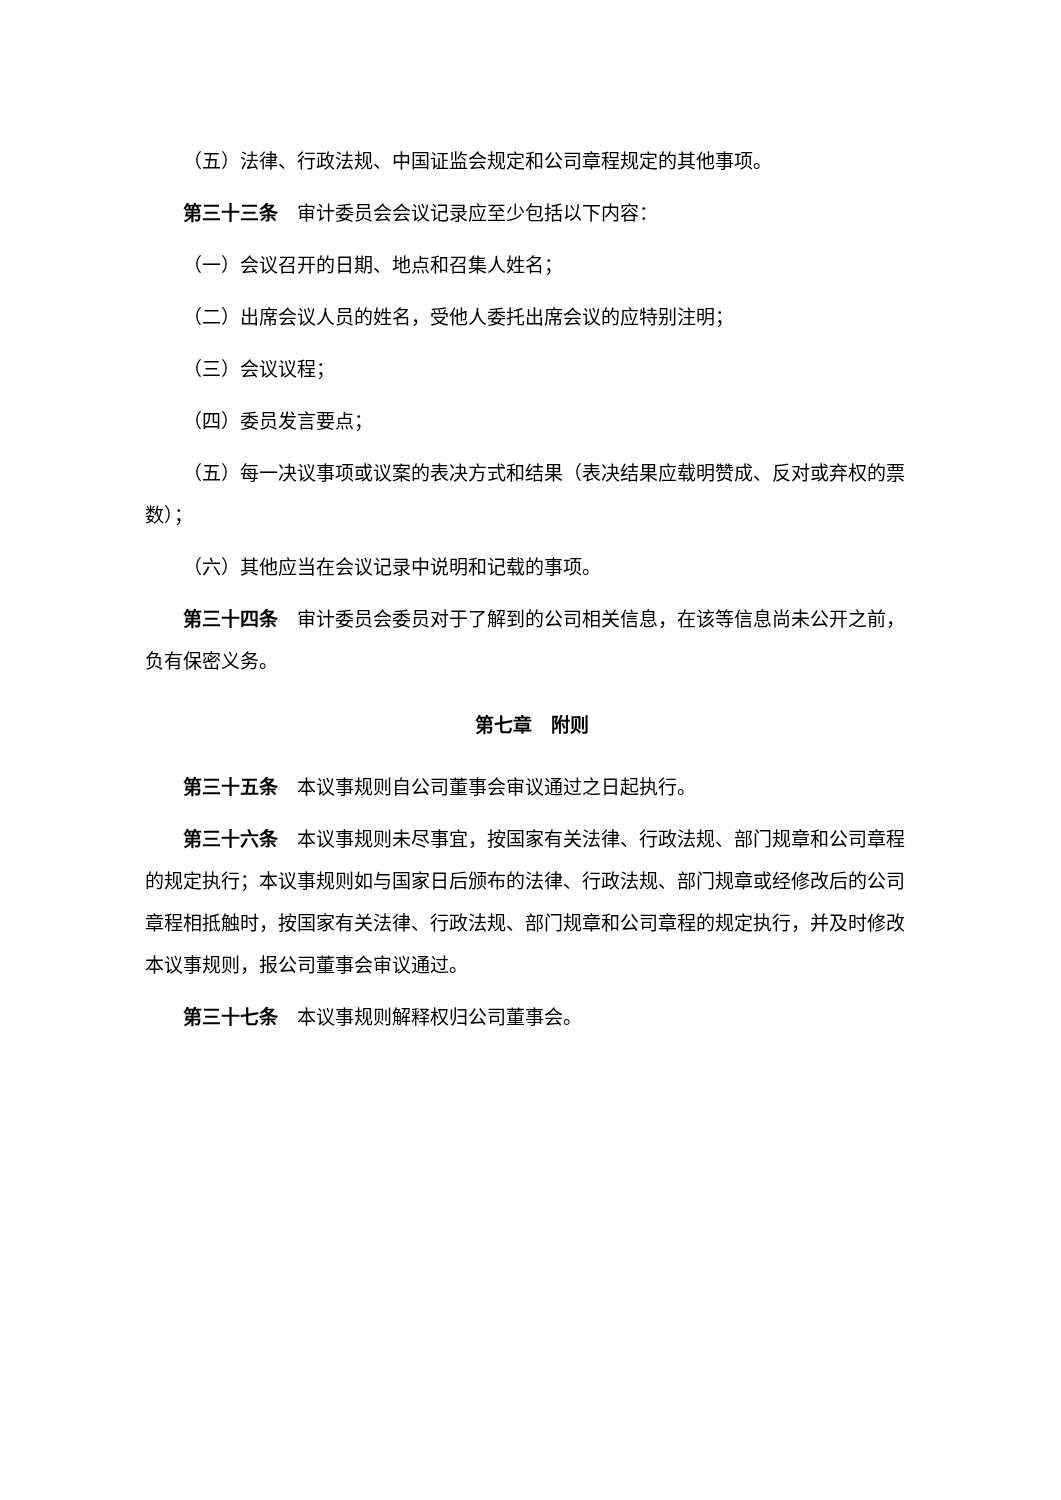（五）法律、行政法规、中国证监会规定和公司章程规定的其他事项。
第三十三条　审计委员会会议记录应至少包括以下内容：
（一）会议召开的日期、地点和召集人姓名；
（二）出席会议人员的姓名，受他人委托出席会议的应特别注明；
（三）会议议程；
（四）委员发言要点；
（五）每一决议事项或议案的表决方式和结果（表决结果应载明赞成、反对或弃权的票数）；
（六）其他应当在会议记录中说明和记载的事项。
第三十四条　审计委员会委员对于了解到的公司相关信息，在该等信息尚未公开之前，负有保密义务。
第七章　附则
第三十五条　本议事规则自公司董事会审议通过之日起执行。
第三十六条　本议事规则未尽事宜，按国家有关法律、行政法规、部门规章和公司章程的规定执行；本议事规则如与国家日后颁布的法律、行政法规、部门规章或经修改后的公司章程相抵触时，按国家有关法律、行政法规、部门规章和公司章程的规定执行，并及时修改本议事规则，报公司董事会审议通过。
第三十七条　本议事规则解释权归公司董事会。